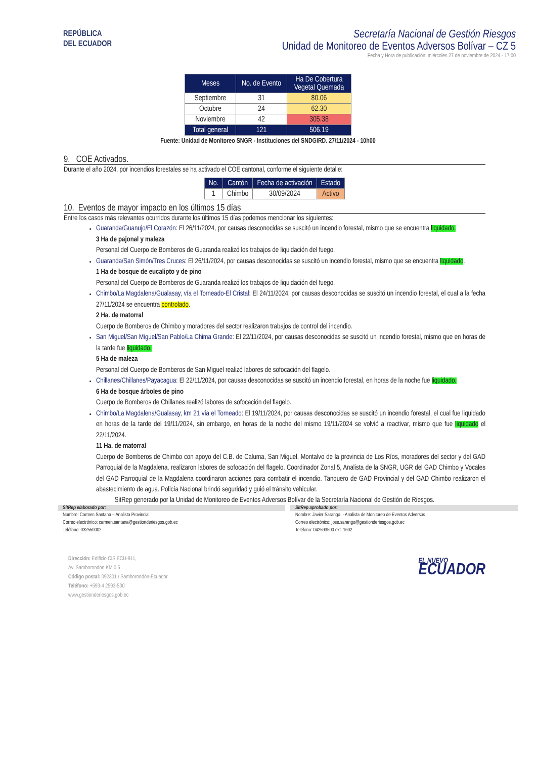REPÚBLICA
DEL ECUADOR
Secretaría Nacional de Gestión Riesgos
Unidad de Monitoreo de Eventos Adversos Bolívar – CZ 5
Fecha y Hora de publicación: miércoles 27 de noviembre de 2024 - 17:00
| Meses | No. de Evento | Ha De Cobertura Vegetal Quemada |
| --- | --- | --- |
| Septiembre | 31 | 80.06 |
| Octubre | 24 | 62.30 |
| Noviembre | 42 | 305.38 |
| Total general | 121 | 506.19 |
Fuente: Unidad de Monitoreo SNGR - Instituciones del SNDGIRD. 27/11/2024 - 10h00
9. COE Activados.
Durante el año 2024, por incendios forestales se ha activado el COE cantonal, conforme el siguiente detalle:
| No. | Cantón | Fecha de activación | Estado |
| --- | --- | --- | --- |
| 1 | Chimbo | 30/09/2024 | Activo |
10. Eventos de mayor impacto en los últimos 15 días
Entre los casos más relevantes ocurridos durante los últimos 15 días podemos mencionar los siguientes:
Guaranda/Guanujo/El Corazón: El 26/11/2024, por causas desconocidas se suscitó un incendio forestal, mismo que se encuentra liquidado.
3 Ha de pajonal y maleza
Personal del Cuerpo de Bomberos de Guaranda realizó los trabajos de liquidación del fuego.
Guaranda/San Simón/Tres Cruces: El 26/11/2024, por causas desconocidas se suscitó un incendio forestal, mismo que se encuentra liquidado.
1 Ha de bosque de eucalipto y de pino
Personal del Cuerpo de Bomberos de Guaranda realizó los trabajos de liquidación del fuego.
Chimbo/La Magdalena/Gualasay, vía el Torneado-El Cristal: El 24/11/2024, por causas desconocidas se suscitó un incendio forestal, el cual a la fecha 27/11/2024 se encuentra controlado.
2 Ha. de matorral
Cuerpo de Bomberos de Chimbo y moradores del sector realizaron trabajos de control del incendio.
San Miguel/San Miguel/San Pablo/La Chima Grande: El 22/11/2024, por causas desconocidas se suscitó un incendio forestal, mismo que en horas de la tarde fue liquidado.
5 Ha de maleza
Personal del Cuerpo de Bomberos de San Miguel realizó labores de sofocación del flagelo.
Chillanes/Chillanes/Payacagua: El 22/11/2024, por causas desconocidas se suscitó un incendio forestal, en horas de la noche fue liquidado.
6 Ha de bosque árboles de pino
Cuerpo de Bomberos de Chillanes realizó labores de sofocación del flagelo.
Chimbo/La Magdalena/Gualasay, km 21 vía el Torneado: El 19/11/2024, por causas desconocidas se suscitó un incendio forestal, el cual fue liquidado en horas de la tarde del 19/11/2024, sin embargo, en horas de la noche del mismo 19/11/2024 se volvió a reactivar, mismo que fue liquidado el 22/11/2024.
11 Ha. de matorral
Cuerpo de Bomberos de Chimbo con apoyo del C.B. de Caluma, San Miguel, Montalvo de la provincia de Los Ríos, moradores del sector y del GAD Parroquial de la Magdalena, realizaron labores de sofocación del flagelo. Coordinador Zonal 5, Analista de la SNGR, UGR del GAD Chimbo y Vocales del GAD Parroquial de la Magdalena coordinaron acciones para combatir el incendio. Tanquero de GAD Provincial y del GAD Chimbo realizaron el abastecimiento de agua. Policía Nacional brindó seguridad y guió el tránsito vehicular.
SitRep generado por la Unidad de Monitoreo de Eventos Adversos Bolívar de la Secretaría Nacional de Gestión de Riesgos.
SitRep elaborado por:
Nombre: Carmen Santana – Analista Provincial
Correo electrónico: carmen.santana@gestionderiesgos.gob.ec
Teléfono: 032550002
SitRep aprobado por:
Nombre: Javier Sarango. - Analista de Monitoreo de Eventos Adversos
Correo electrónico: jose.sarango@gestionderiesgos.gob.ec
Teléfono: 042593500 ext. 1602
Dirección: Edificio CIS ECU-911,
Av. Samborondón KM 0,5
Código postal: 092301 / Samborondón-Ecuador.
Teléfono: +593-4 2593-500
www.gestionderiesgos.gob.ec
EL NUEVO
ECUADOR